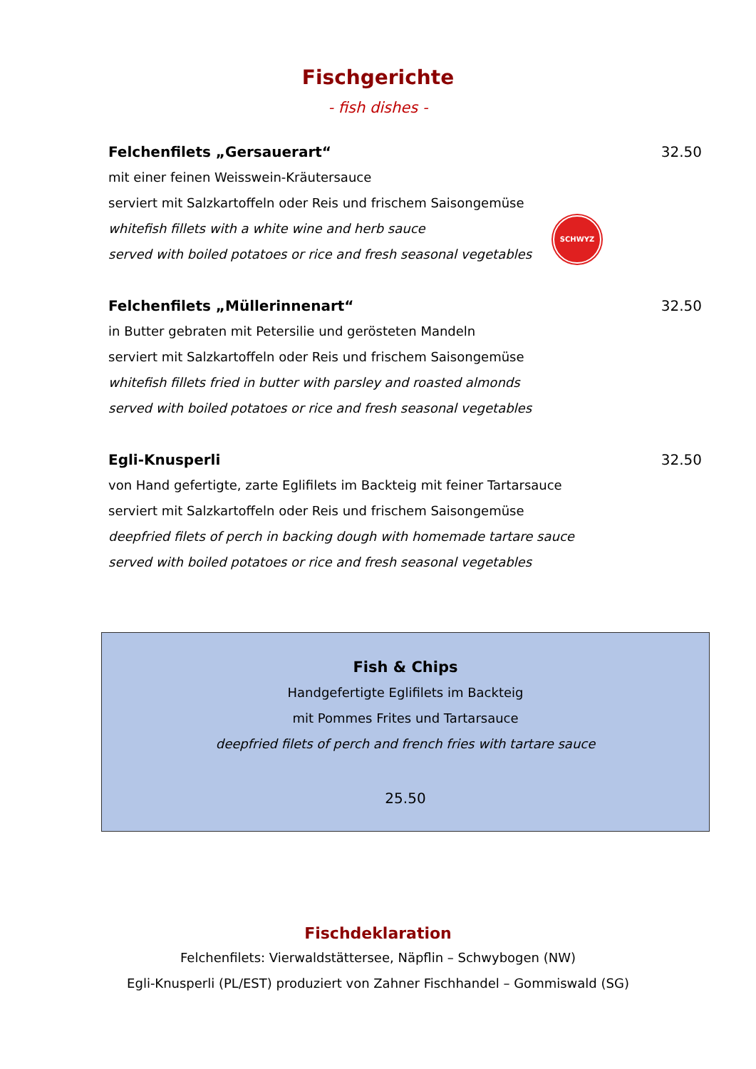Fischgerichte
- fish dishes -
SCHWYZ
Felchenfilets „Gersauerart“32.50
mit einer feinen Weisswein-Kräutersauce
serviert mit Salzkartoffeln oder Reis und frischem Saisongemüse
whitefish fillets with a white wine and herb sauce
served with boiled potatoes or rice and fresh seasonal vegetables
Felchenfilets „Müllerinnenart“32.50
in Butter gebraten mit Petersilie und gerösteten Mandeln
serviert mit Salzkartoffeln oder Reis und frischem Saisongemüse
whitefish fillets fried in butter with parsley and roasted almonds
served with boiled potatoes or rice and fresh seasonal vegetables
Egli-Knusperli 32.50
von Hand gefertigte, zarte Eglifilets im Backteig mit feiner Tartarsauce
serviert mit Salzkartoffeln oder Reis und frischem Saisongemüse
deepfried filets of perch in backing dough with homemade tartare sauce
served with boiled potatoes or rice and fresh seasonal vegetables
Fish & Chips
Handgefertigte Eglifilets im Backteig
mit Pommes Frites und Tartarsauce
deepfried filets of perch and french fries with tartare sauce
25.50
Fischdeklaration
Felchenfilets: Vierwaldstättersee, Näpflin – Schwybogen (NW)
Egli-Knusperli (PL/EST) produziert von Zahner Fischhandel – Gommiswald (SG)